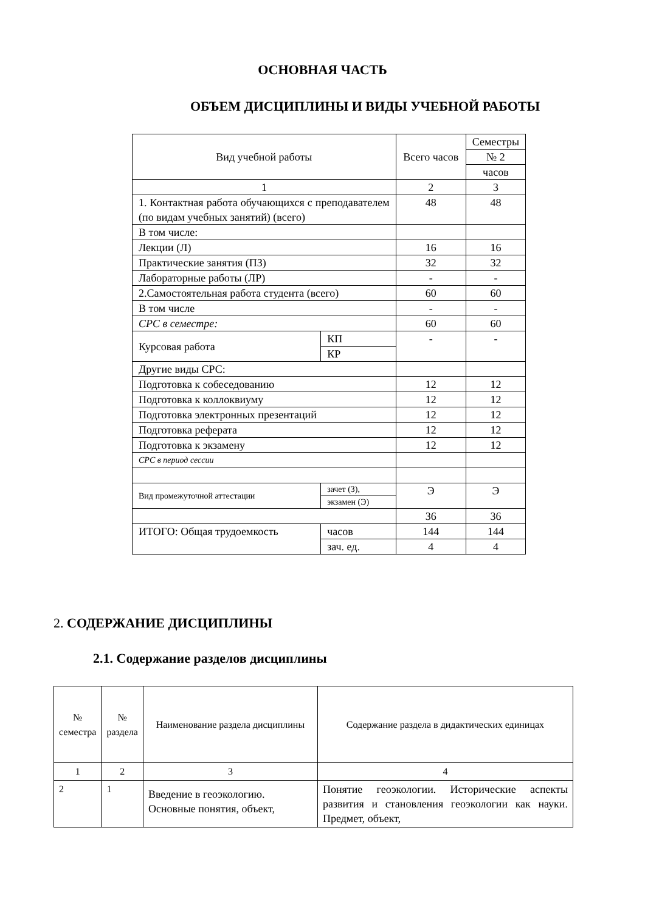ОСНОВНАЯ ЧАСТЬ
ОБЪЕМ ДИСЦИПЛИНЫ И ВИДЫ УЧЕБНОЙ РАБОТЫ
| Вид учебной работы | | Всего часов | Семестры |
| | | | № 2 |
| | | | часов |
| 1 | | 2 | 3 |
| 1. Контактная работа обучающихся с преподавателем (по видам учебных занятий) (всего) | | 48 | 48 |
| В том числе: | | | |
| Лекции (Л) | | 16 | 16 |
| Практические занятия (ПЗ) | | 32 | 32 |
| Лабораторные работы (ЛР) | | - | - |
| 2.Самостоятельная работа студента (всего) | | 60 | 60 |
| В том числе | | - | - |
| СРС в семестре: | | 60 | 60 |
| Курсовая работа | КП | - | - |
| | КР | | |
| Другие виды СРС: | | | |
| Подготовка к собеседованию | | 12 | 12 |
| Подготовка к коллоквиуму | | 12 | 12 |
| Подготовка электронных презентаций | | 12 | 12 |
| Подготовка реферата | | 12 | 12 |
| Подготовка к экзамену | | 12 | 12 |
| СРС в период сессии | | | |
| Вид промежуточной аттестации | зачет (З), | Э | Э |
| | экзамен (Э) | | |
| | | 36 | 36 |
| ИТОГО: Общая трудоемкость | часов | 144 | 144 |
| | зач. ед. | 4 | 4 |
2. СОДЕРЖАНИЕ ДИСЦИПЛИНЫ
2.1. Содержание разделов дисциплины
| № семестра | № раздела | Наименование раздела дисциплины | Содержание раздела в дидактических единицах |
| 1 | 2 | 3 | 4 |
| 2 | 1 | Введение в геоэкологию. Основные понятия, объект, | Понятие геоэкологии. Исторические аспекты развития и становления геоэкологии как науки. Предмет, объект, |